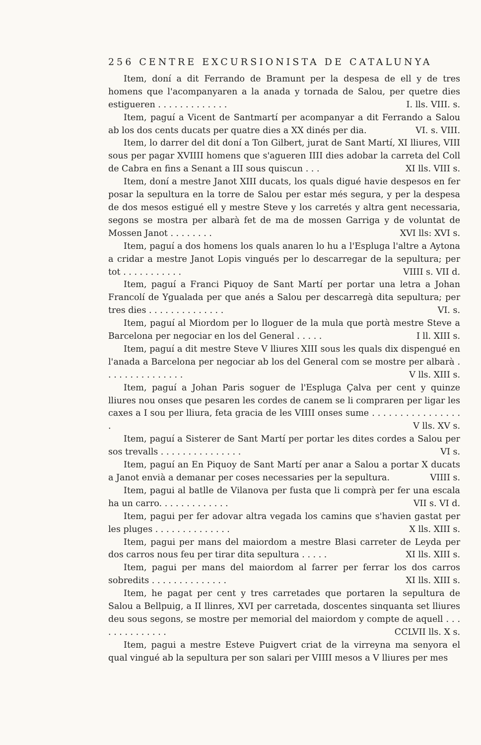256 CENTRE EXCURSIONISTA DE CATALUNYA
Item, doní a dit Ferrando de Bramunt per la despesa de ell y de tres homens que l'acompanyaren a la anada y tornada de Salou, per quetre dies estigueren . . . . . . . . . . . . . I. lls. VIII. s.
Item, paguí a Vicent de Santmartí per acompanyar a dit Ferrando a Salou ab los dos cents ducats per quatre dies a XX dinés per dia. VI. s. VIII.
Item, lo darrer del dit doní a Ton Gilbert, jurat de Sant Martí, XI lliures, VIII sous per pagar XVIIII homens que s'agueren IIII dies adobar la carreta del Coll de Cabra en fins a Senant a III sous quiscun . . . XI lls. VIII s.
Item, doní a mestre Janot XIII ducats, los quals digué havie despesos en fer posar la sepultura en la torre de Salou per estar més segura, y per la despesa de dos mesos estigué ell y mestre Steve y los carretés y altra gent necessaria, segons se mostra per albarà fet de ma de mossen Garriga y de voluntat de Mossen Janot . . . . . . . . XVI lls: XVI s.
Item, paguí a dos homens los quals anaren lo hu a l'Espluga l'altre a Aytona a cridar a mestre Janot Lopis vingués per lo descarregar de la sepultura; per tot . . . . . . . . . . . VIIII s. VII d.
Item, paguí a Franci Piquoy de Sant Martí per portar una letra a Johan Francolí de Ygualada per que anés a Salou per descarregà dita sepultura; per tres dies . . . . . . . . . . . . . . VI. s.
Item, paguí al Miordom per lo lloguer de la mula que portà mestre Steve a Barcelona per negociar en los del General . . . . . I ll. XIII s.
Item, paguí a dit mestre Steve V lliures XIII sous les quals dix dispengué en l'anada a Barcelona per negociar ab los del General com se mostre per albarà . . . . . . . . . . . . . . . V lls. XIII s.
Item, paguí a Johan Paris soguer de l'Espluga Çalva per cent y quinze lliures nou onses que pesaren les cordes de canem se li compraren per ligar les caxes a I sou per lliura, feta gracia de les VIIII onses sume . . . . . . . . . . . . . . . . . V lls. XV s.
Item, paguí a Sisterer de Sant Martí per portar les dites cordes a Salou per sos trevalls . . . . . . . . . . . . . . . VI s.
Item, paguí an En Piquoy de Sant Martí per anar a Salou a portar X ducats a Janot envià a demanar per coses necessaries per la sepultura. VIIII s.
Item, pagui al batlle de Vilanova per fusta que li comprà per fer una escala ha un carro. . . . . . . . . . . . . VII s. VI d.
Item, pagui per fer adovar altra vegada los camins que s'havien gastat per les pluges . . . . . . . . . . . . . . X lls. XIII s.
Item, pagui per mans del maiordom a mestre Blasi carreter de Leyda per dos carros nous feu per tirar dita sepultura . . . . . XI lls. XIII s.
Item, pagui per mans del maiordom al farrer per ferrar los dos carros sobredits . . . . . . . . . . . . . . XI lls. XIII s.
Item, he pagat per cent y tres carretades que portaren la sepultura de Salou a Bellpuig, a II llinres, XVI per carretada, doscentes sinquanta set lliures deu sous segons, se mostre per memorial del maiordom y compte de aquell . . . . . . . . . . . . . . CCLVII lls. X s.
Item, pagui a mestre Esteve Puigvert criat de la virreyna ma senyora el qual vingué ab la sepultura per son salari per VIIII mesos a V lliures per mes